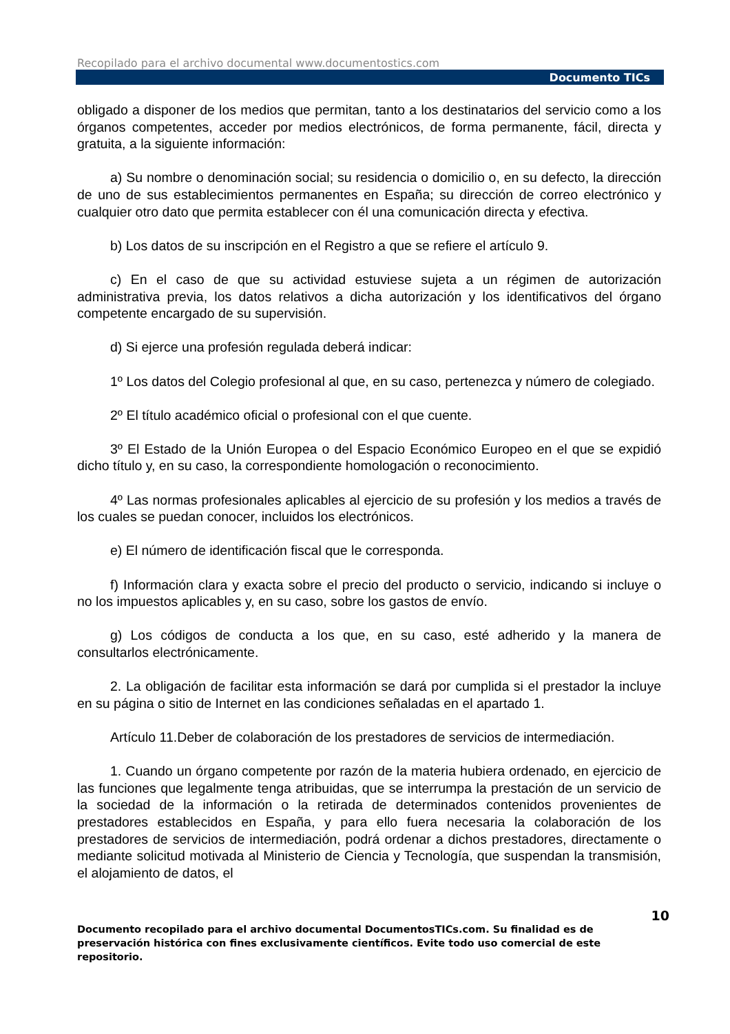Recopilado para el archivo documental www.documentostics.com
Documento TICs
obligado a disponer de los medios que permitan, tanto a los destinatarios del servicio como a los órganos competentes, acceder por medios electrónicos, de forma permanente, fácil, directa y gratuita, a la siguiente información:
a) Su nombre o denominación social; su residencia o domicilio o, en su defecto, la dirección de uno de sus establecimientos permanentes en España; su dirección de correo electrónico y cualquier otro dato que permita establecer con él una comunicación directa y efectiva.
b) Los datos de su inscripción en el Registro a que se refiere el artículo 9.
c) En el caso de que su actividad estuviese sujeta a un régimen de autorización administrativa previa, los datos relativos a dicha autorización y los identificativos del órgano competente encargado de su supervisión.
d) Si ejerce una profesión regulada deberá indicar:
1º Los datos del Colegio profesional al que, en su caso, pertenezca y número de colegiado.
2º El título académico oficial o profesional con el que cuente.
3º El Estado de la Unión Europea o del Espacio Económico Europeo en el que se expidió dicho título y, en su caso, la correspondiente homologación o reconocimiento.
4º Las normas profesionales aplicables al ejercicio de su profesión y los medios a través de los cuales se puedan conocer, incluidos los electrónicos.
e) El número de identificación fiscal que le corresponda.
f) Información clara y exacta sobre el precio del producto o servicio, indicando si incluye o no los impuestos aplicables y, en su caso, sobre los gastos de envío.
g) Los códigos de conducta a los que, en su caso, esté adherido y la manera de consultarlos electrónicamente.
2. La obligación de facilitar esta información se dará por cumplida si el prestador la incluye en su página o sitio de Internet en las condiciones señaladas en el apartado 1.
Artículo 11.Deber de colaboración de los prestadores de servicios de intermediación.
1. Cuando un órgano competente por razón de la materia hubiera ordenado, en ejercicio de las funciones que legalmente tenga atribuidas, que se interrumpa la prestación de un servicio de la sociedad de la información o la retirada de determinados contenidos provenientes de prestadores establecidos en España, y para ello fuera necesaria la colaboración de los prestadores de servicios de intermediación, podrá ordenar a dichos prestadores, directamente o mediante solicitud motivada al Ministerio de Ciencia y Tecnología, que suspendan la transmisión, el alojamiento de datos, el
10
Documento recopilado para el archivo documental DocumentosTICs.com. Su finalidad es de preservación histórica con fines exclusivamente científicos. Evite todo uso comercial de este repositorio.